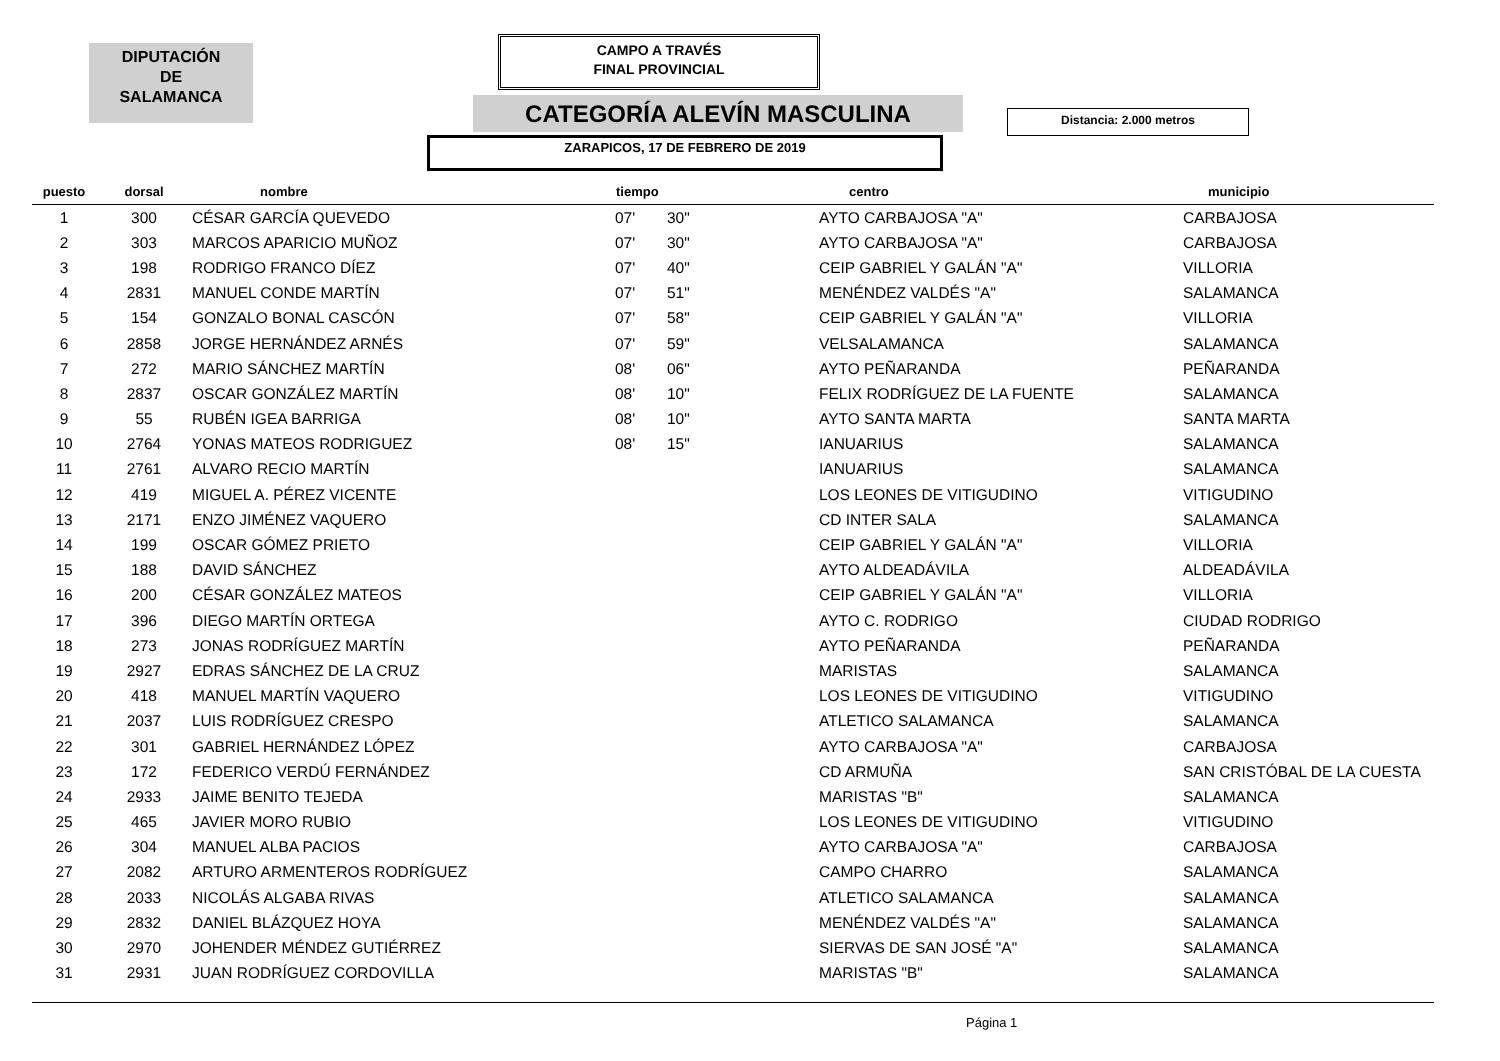DIPUTACIÓN
DE
SALAMANCA
CAMPO A TRAVÉS
FINAL PROVINCIAL
CATEGORÍA ALEVÍN MASCULINA Distancia: 2.000 metros
ZARAPICOS, 17 DE FEBRERO DE 2019
| puesto | dorsal | nombre | tiempo | | centro | municipio |
| --- | --- | --- | --- | --- | --- | --- |
| 1 | 300 | CÉSAR GARCÍA QUEVEDO | 07' | 30" | AYTO CARBAJOSA "A" | CARBAJOSA |
| 2 | 303 | MARCOS APARICIO MUÑOZ | 07' | 30" | AYTO CARBAJOSA "A" | CARBAJOSA |
| 3 | 198 | RODRIGO FRANCO DÍEZ | 07' | 40" | CEIP GABRIEL Y GALÁN "A" | VILLORIA |
| 4 | 2831 | MANUEL CONDE MARTÍN | 07' | 51" | MENÉNDEZ VALDÉS "A" | SALAMANCA |
| 5 | 154 | GONZALO BONAL CASCÓN | 07' | 58" | CEIP GABRIEL Y GALÁN "A" | VILLORIA |
| 6 | 2858 | JORGE HERNÁNDEZ ARNÉS | 07' | 59" | VELSALAMANCA | SALAMANCA |
| 7 | 272 | MARIO SÁNCHEZ MARTÍN | 08' | 06" | AYTO PEÑARANDA | PEÑARANDA |
| 8 | 2837 | OSCAR GONZÁLEZ MARTÍN | 08' | 10" | FELIX RODRÍGUEZ DE LA FUENTE | SALAMANCA |
| 9 | 55 | RUBÉN IGEA BARRIGA | 08' | 10" | AYTO SANTA MARTA | SANTA MARTA |
| 10 | 2764 | YONAS MATEOS RODRIGUEZ | 08' | 15" | IANUARIUS | SALAMANCA |
| 11 | 2761 | ALVARO RECIO MARTÍN | | | IANUARIUS | SALAMANCA |
| 12 | 419 | MIGUEL A. PÉREZ VICENTE | | | LOS LEONES DE VITIGUDINO | VITIGUDINO |
| 13 | 2171 | ENZO JIMÉNEZ VAQUERO | | | CD INTER SALA | SALAMANCA |
| 14 | 199 | OSCAR GÓMEZ PRIETO | | | CEIP GABRIEL Y GALÁN "A" | VILLORIA |
| 15 | 188 | DAVID SÁNCHEZ | | | AYTO ALDEADÁVILA | ALDEADÁVILA |
| 16 | 200 | CÉSAR GONZÁLEZ MATEOS | | | CEIP GABRIEL Y GALÁN "A" | VILLORIA |
| 17 | 396 | DIEGO MARTÍN ORTEGA | | | AYTO C. RODRIGO | CIUDAD RODRIGO |
| 18 | 273 | JONAS RODRÍGUEZ MARTÍN | | | AYTO PEÑARANDA | PEÑARANDA |
| 19 | 2927 | EDRAS SÁNCHEZ DE LA CRUZ | | | MARISTAS | SALAMANCA |
| 20 | 418 | MANUEL MARTÍN VAQUERO | | | LOS LEONES DE VITIGUDINO | VITIGUDINO |
| 21 | 2037 | LUIS RODRÍGUEZ CRESPO | | | ATLETICO SALAMANCA | SALAMANCA |
| 22 | 301 | GABRIEL HERNÁNDEZ LÓPEZ | | | AYTO CARBAJOSA "A" | CARBAJOSA |
| 23 | 172 | FEDERICO VERDÚ FERNÁNDEZ | | | CD ARMUÑA | SAN CRISTÓBAL DE LA CUESTA |
| 24 | 2933 | JAIME BENITO TEJEDA | | | MARISTAS "B" | SALAMANCA |
| 25 | 465 | JAVIER MORO RUBIO | | | LOS LEONES DE VITIGUDINO | VITIGUDINO |
| 26 | 304 | MANUEL ALBA PACIOS | | | AYTO CARBAJOSA "A" | CARBAJOSA |
| 27 | 2082 | ARTURO ARMENTEROS RODRÍGUEZ | | | CAMPO CHARRO | SALAMANCA |
| 28 | 2033 | NICOLÁS ALGABA RIVAS | | | ATLETICO SALAMANCA | SALAMANCA |
| 29 | 2832 | DANIEL BLÁZQUEZ HOYA | | | MENÉNDEZ VALDÉS "A" | SALAMANCA |
| 30 | 2970 | JOHENDER MÉNDEZ GUTIÉRREZ | | | SIERVAS DE SAN JOSÉ "A" | SALAMANCA |
| 31 | 2931 | JUAN RODRÍGUEZ CORDOVILLA | | | MARISTAS "B" | SALAMANCA |
Página 1